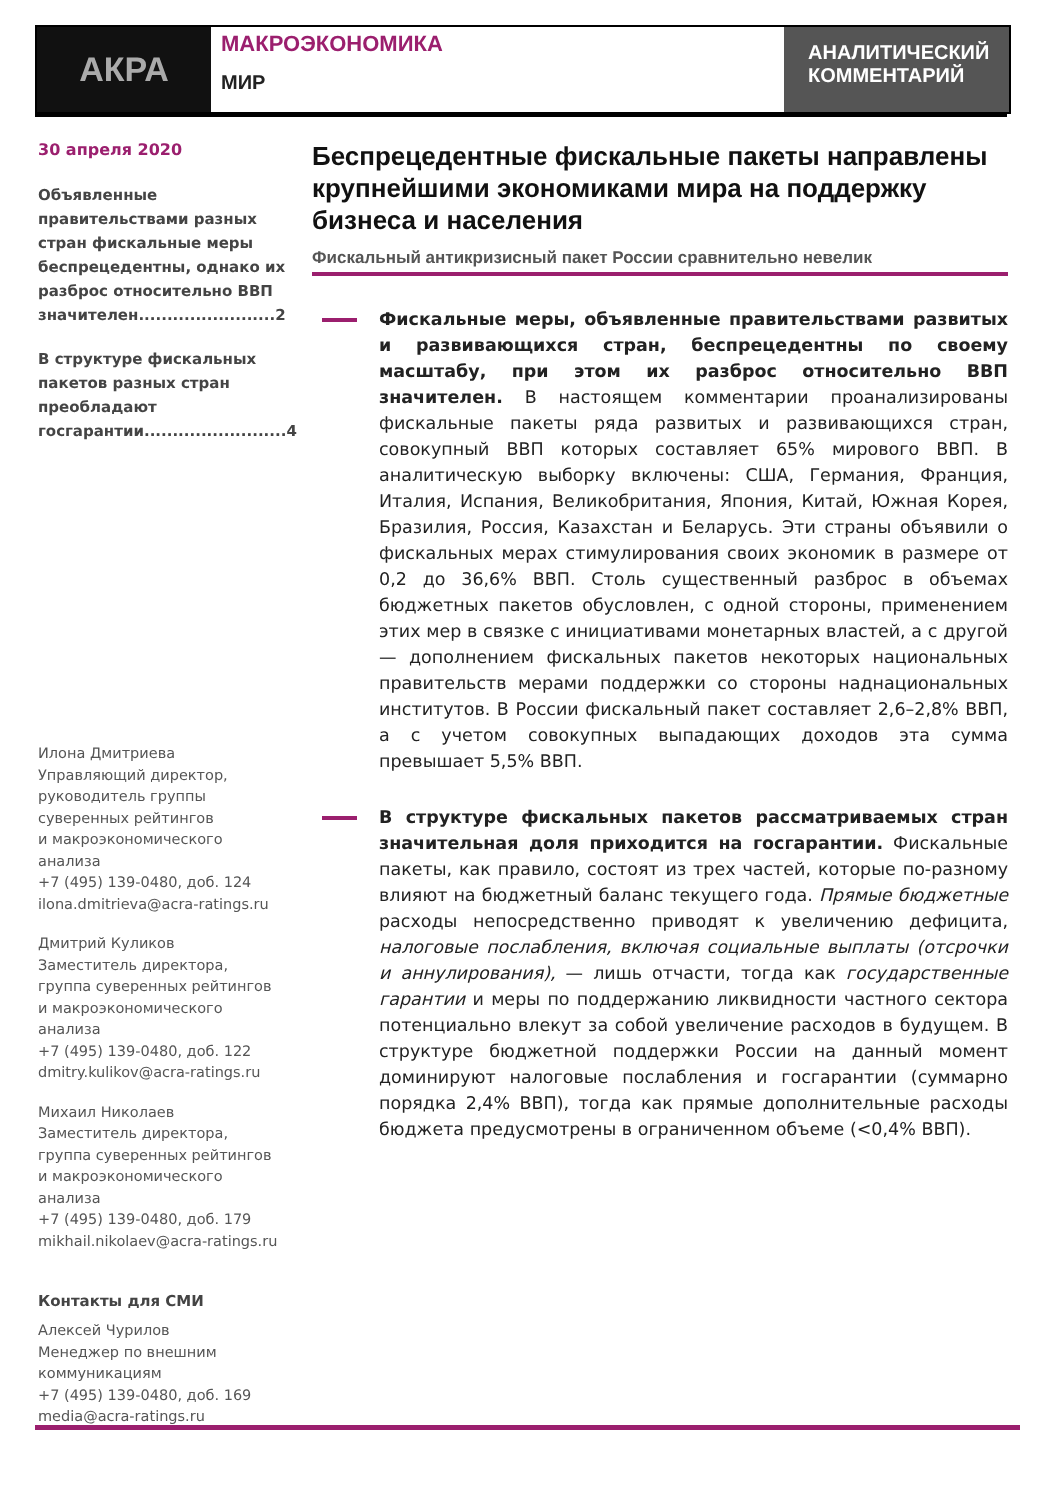АКРА
МАКРОЭКОНОМИКА
МИР
АНАЛИТИЧЕСКИЙ КОММЕНТАРИЙ
30 апреля 2020
Объявленные правительствами разных стран фискальные меры беспрецедентны, однако их разброс относительно ВВП значителен........................2
В структуре фискальных пакетов разных стран преобладают госгарантии.........................4
Илона Дмитриева
Управляющий директор,
руководитель группы
суверенных рейтингов
и макроэкономического анализа
+7 (495) 139-0480, доб. 124
ilona.dmitrieva@acra-ratings.ru
Дмитрий Куликов
Заместитель директора,
группа суверенных рейтингов
и макроэкономического анализа
+7 (495) 139-0480, доб. 122
dmitry.kulikov@acra-ratings.ru
Михаил Николаев
Заместитель директора,
группа суверенных рейтингов
и макроэкономического анализа
+7 (495) 139-0480, доб. 179
mikhail.nikolaev@acra-ratings.ru
Контакты для СМИ
Алексей Чурилов
Менеджер по внешним
коммуникациям
+7 (495) 139-0480, доб. 169
media@acra-ratings.ru
Беспрецедентные фискальные пакеты направлены крупнейшими экономиками мира на поддержку бизнеса и населения
Фискальный антикризисный пакет России сравнительно невелик
Фискальные меры, объявленные правительствами развитых и развивающихся стран, беспрецедентны по своему масштабу, при этом их разброс относительно ВВП значителен. В настоящем комментарии проанализированы фискальные пакеты ряда развитых и развивающихся стран, совокупный ВВП которых составляет 65% мирового ВВП. В аналитическую выборку включены: США, Германия, Франция, Италия, Испания, Великобритания, Япония, Китай, Южная Корея, Бразилия, Россия, Казахстан и Беларусь. Эти страны объявили о фискальных мерах стимулирования своих экономик в размере от 0,2 до 36,6% ВВП. Столь существенный разброс в объемах бюджетных пакетов обусловлен, с одной стороны, применением этих мер в связке с инициативами монетарных властей, а с другой — дополнением фискальных пакетов некоторых национальных правительств мерами поддержки со стороны наднациональных институтов. В России фискальный пакет составляет 2,6–2,8% ВВП, а с учетом совокупных выпадающих доходов эта сумма превышает 5,5% ВВП.
В структуре фискальных пакетов рассматриваемых стран значительная доля приходится на госгарантии. Фискальные пакеты, как правило, состоят из трех частей, которые по-разному влияют на бюджетный баланс текущего года. Прямые бюджетные расходы непосредственно приводят к увеличению дефицита, налоговые послабления, включая социальные выплаты (отсрочки и аннулирования), — лишь отчасти, тогда как государственные гарантии и меры по поддержанию ликвидности частного сектора потенциально влекут за собой увеличение расходов в будущем. В структуре бюджетной поддержки России на данный момент доминируют налоговые послабления и госгарантии (суммарно порядка 2,4% ВВП), тогда как прямые дополнительные расходы бюджета предусмотрены в ограниченном объеме (<0,4% ВВП).